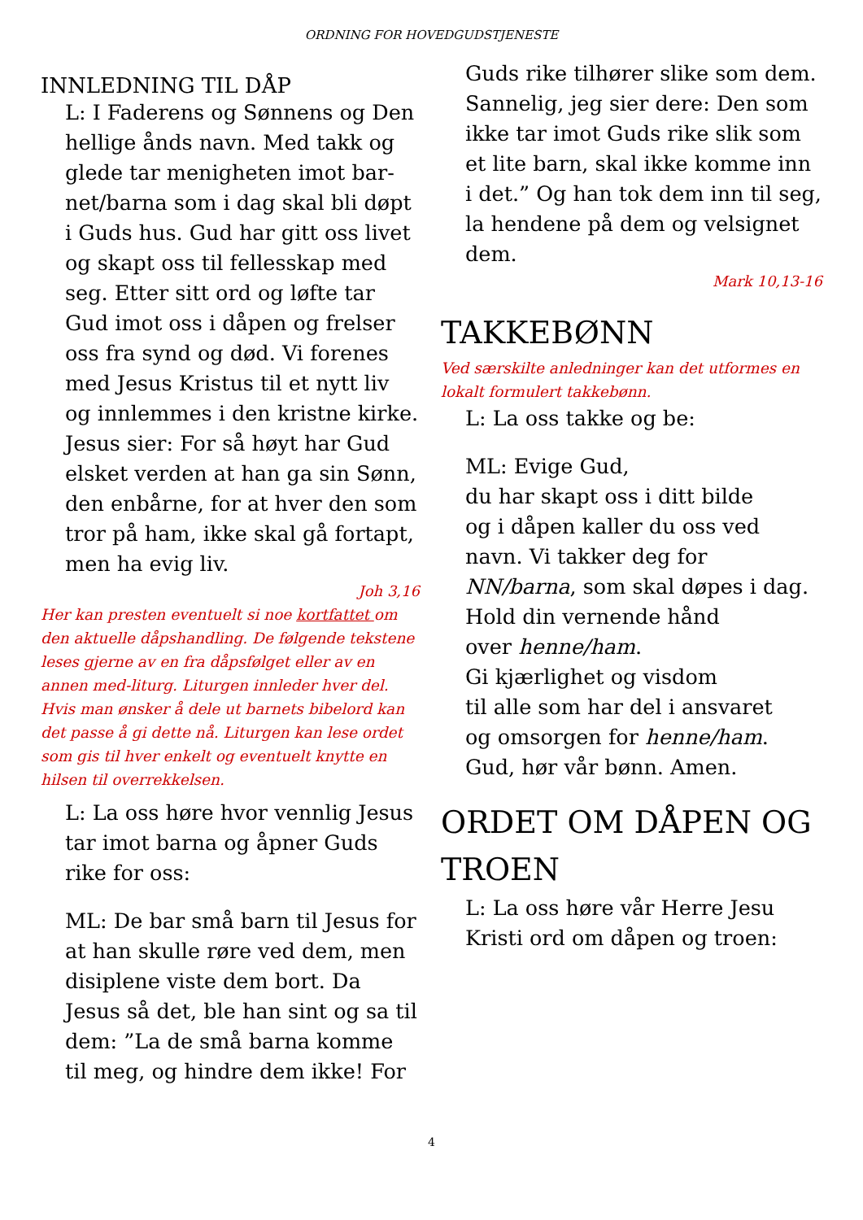ORDNING FOR HOVEDGUDSTJENESTE
INNLEDNING TIL DÅP
L: I Faderens og Sønnens og Den hellige ånds navn. Med takk og glede tar menigheten imot bar-net/barna som i dag skal bli døpt i Guds hus. Gud har gitt oss livet og skapt oss til fellesskap med seg. Etter sitt ord og løfte tar Gud imot oss i dåpen og frelser oss fra synd og død. Vi forenes med Jesus Kristus til et nytt liv og innlemmes i den kristne kirke.
Jesus sier: For så høyt har Gud elsket verden at han ga sin Sønn, den enbårne, for at hver den som tror på ham, ikke skal gå fortapt, men ha evig liv.
Joh 3,16
Her kan presten eventuelt si noe kortfattet om den aktuelle dåpshandling. De følgende tekstene leses gjerne av en fra dåpsfølget eller av en annen med-liturg. Liturgen innleder hver del. Hvis man ønsker å dele ut barnets bibelord kan det passe å gi dette nå. Liturgen kan lese ordet som gis til hver enkelt og eventuelt knytte en hilsen til overrekkelsen.
L: La oss høre hvor vennlig Jesus tar imot barna og åpner Guds rike for oss:
ML: De bar små barn til Jesus for at han skulle røre ved dem, men disiplene viste dem bort. Da Jesus så det, ble han sint og sa til dem: ”La de små barna komme til meg, og hindre dem ikke! For
Guds rike tilhører slike som dem. Sannelig, jeg sier dere: Den som ikke tar imot Guds rike slik som et lite barn, skal ikke komme inn i det.” Og han tok dem inn til seg, la hendene på dem og velsignet dem.
Mark 10,13-16
TAKKEBØNN
Ved særskilte anledninger kan det utformes en lokalt formulert takkebønn.
L: La oss takke og be:
ML: Evige Gud,
du har skapt oss i ditt bilde
og i dåpen kaller du oss ved navn. Vi takker deg for NN/barna, som skal døpes i dag.
Hold din vernende hånd
over henne/ham.
Gi kjærlighet og visdom
til alle som har del i ansvaret
og omsorgen for henne/ham.
Gud, hør vår bønn. Amen.
ORDET OM DÅPEN OG TROEN
L: La oss høre vår Herre Jesu Kristi ord om dåpen og troen:
4